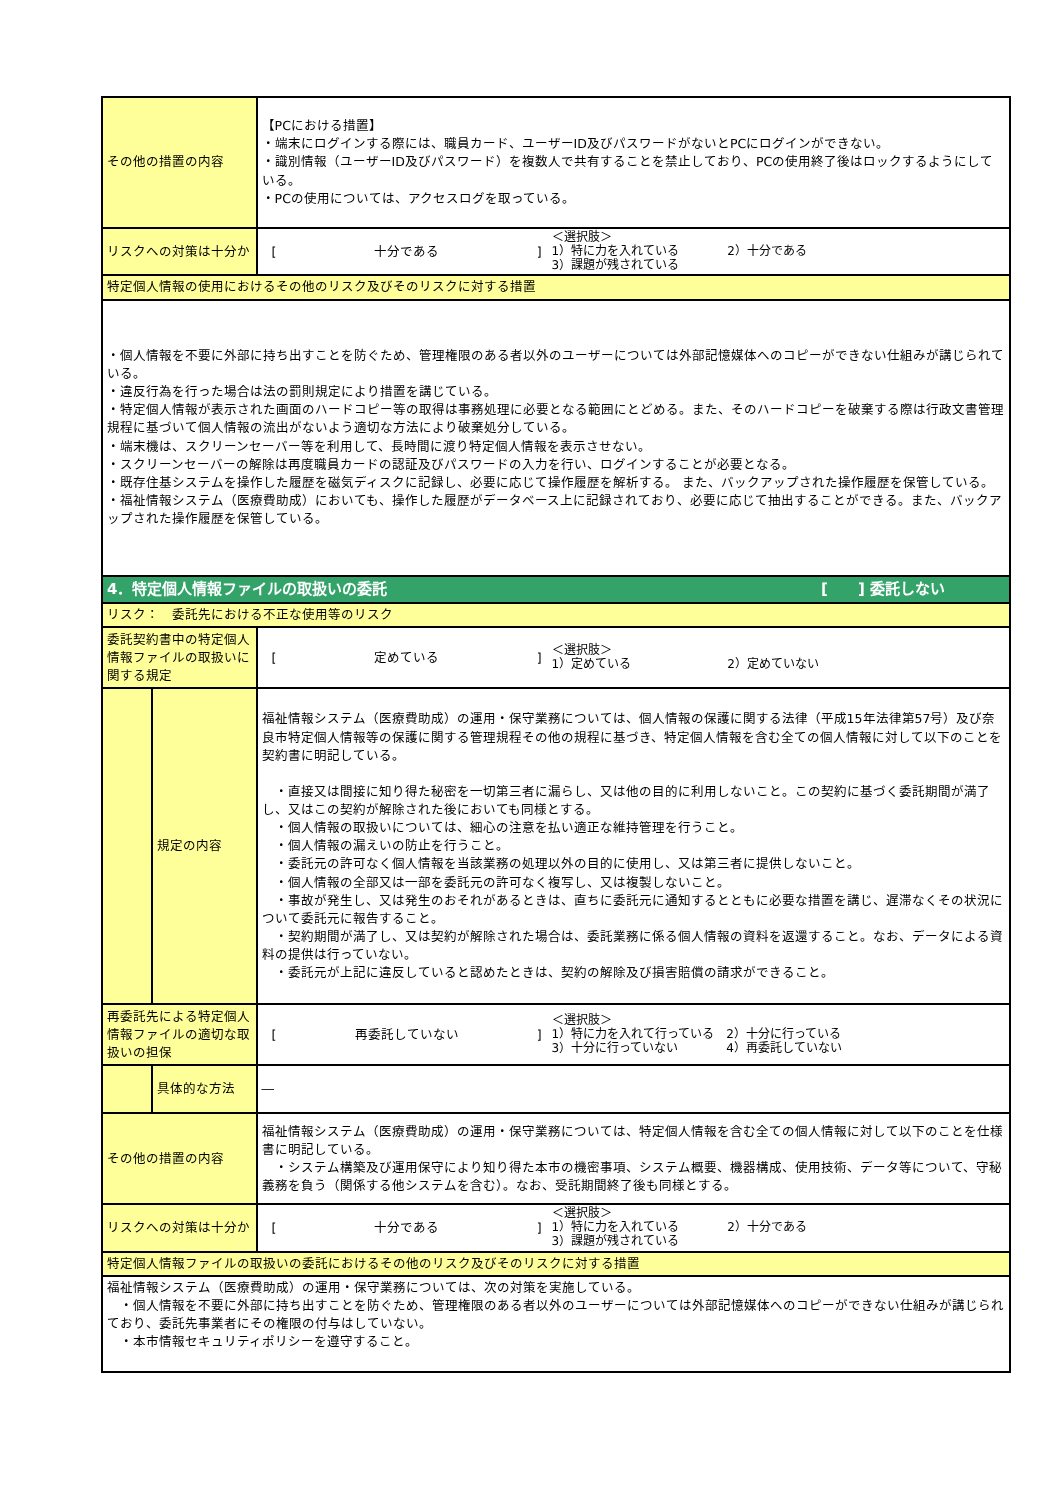| その他の措置の内容 | | 【PCにおける措置】 ・端末にログインする際には、職員カード、ユーザーID及びパスワードがないとPCにログインができない。 ・識別情報（ユーザーID及びパスワード）を複数人で共有することを禁止しており、PCの使用終了後はロックするようにしている。 ・PCの使用については、アクセスログを取っている。 |
| リスクへの対策は十分か | | [ 十分である ] ＜選択肢＞ 1）特に力を入れている 2）十分である 3）課題が残されている |
| 特定個人情報の使用におけるその他のリスク及びそのリスクに対する措置 | | |
| ・個人情報を不要に外部に持ち出すことを防ぐため、管理権限のある者以外のユーザーについては外部記憶媒体へのコピーができない仕組みが講じられている。 ・違反行為を行った場合は法の罰則規定により措置を講じている。 ・特定個人情報が表示された画面のハードコピー等の取得は事務処理に必要となる範囲にとどめる。また、そのハードコピーを破棄する際は行政文書管理規程に基づいて個人情報の流出がないよう適切な方法により破棄処分している。 ・端末機は、スクリーンセーバー等を利用して、長時間に渡り特定個人情報を表示させない。 ・スクリーンセーバーの解除は再度職員カードの認証及びパスワードの入力を行い、ログインすることが必要となる。 ・既存住基システムを操作した履歴を磁気ディスクに記録し、必要に応じて操作履歴を解析する。 また、バックアップされた操作履歴を保管している。 ・福祉情報システム（医療費助成）においても、操作した履歴がデータベース上に記録されており、必要に応じて抽出することができる。また、バックアップされた操作履歴を保管している。 | | |
| 4．特定個人情報ファイルの取扱いの委託 [ ] 委託しない | | |
| リスク： 委託先における不正な使用等のリスク | | |
| 委託契約書中の特定個人情報ファイルの取扱いに関する規定 | | [ 定めている ] ＜選択肢＞ 1）定めている 2）定めていない |
| | 規定の内容 | 福祉情報システム（医療費助成）の運用・保守業務については、個人情報の保護に関する法律（平成15年法律第57号）及び奈良市特定個人情報等の保護に関する管理規程その他の規程に基づき、特定個人情報を含む全ての個人情報に対して以下のことを契約書に明記している。 ・直接又は間接に知り得た秘密を一切第三者に漏らし、又は他の目的に利用しないこと。この契約に基づく委託期間が満了し、又はこの契約が解除された後においても同様とする。 ・個人情報の取扱いについては、細心の注意を払い適正な維持管理を行うこと。 ・個人情報の漏えいの防止を行うこと。 ・委託元の許可なく個人情報を当該業務の処理以外の目的に使用し、又は第三者に提供しないこと。 ・個人情報の全部又は一部を委託元の許可なく複写し、又は複製しないこと。 ・事故が発生し、又は発生のおそれがあるときは、直ちに委託元に通知するとともに必要な措置を講じ、遅滞なくその状況について委託元に報告すること。 ・契約期間が満了し、又は契約が解除された場合は、委託業務に係る個人情報の資料を返還すること。なお、データによる資料の提供は行っていない。 ・委託元が上記に違反していると認めたときは、契約の解除及び損害賠償の請求ができること。 |
| 再委託先による特定個人情報ファイルの適切な取扱いの担保 | | [ 再委託していない ] ＜選択肢＞ 1）特に力を入れて行っている 2）十分に行っている 3）十分に行っていない 4）再委託していない |
| | 具体的な方法 | ― |
| その他の措置の内容 | | 福祉情報システム（医療費助成）の運用・保守業務については、特定個人情報を含む全ての個人情報に対して以下のことを仕様書に明記している。 ・システム構築及び運用保守により知り得た本市の機密事項、システム概要、機器構成、使用技術、データ等について、守秘義務を負う（関係する他システムを含む）。なお、受託期間終了後も同様とする。 |
| リスクへの対策は十分か | | [ 十分である ] ＜選択肢＞ 1）特に力を入れている 2）十分である 3）課題が残されている |
| 特定個人情報ファイルの取扱いの委託におけるその他のリスク及びそのリスクに対する措置 | | |
| 福祉情報システム（医療費助成）の運用・保守業務については、次の対策を実施している。 ・個人情報を不要に外部に持ち出すことを防ぐため、管理権限のある者以外のユーザーについては外部記憶媒体へのコピーができない仕組みが講じられており、委託先事業者にその権限の付与はしていない。 ・本市情報セキュリティポリシーを遵守すること。 | | |